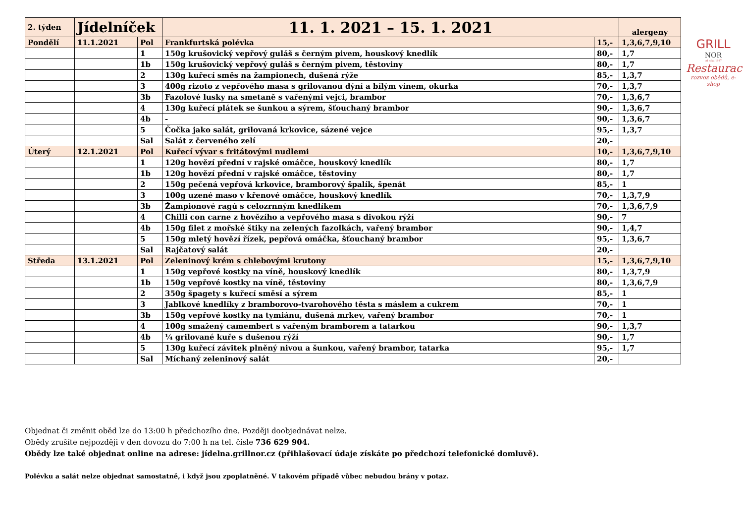| 2. týden | Jídelníček | | 11. 1. 2021 – 15. 1. 2021 | | alergeny |
| Pondělí | 11.1.2021 | Pol | Frankfurtská polévka | 15,- | 1,3,6,7,9,10 |
| | | 1 | 150g krušovický vepřový guláš s černým pivem, houskový knedlík | 80,- | 1,7 |
| | | 1b | 150g krušovický vepřový guláš s černým pivem, těstoviny | 80,- | 1,7 |
| | | 2 | 130g kuřecí směs na žampionech, dušená rýže | 85,- | 1,3,7 |
| | | 3 | 400g rizoto z vepřového masa s grilovanou dýní a bílým vínem, okurka | 70,- | 1,3,7 |
| | | 3b | Fazolové lusky na smetaně s vařenými vejci, brambor | 70,- | 1,3,6,7 |
| | | 4 | 130g kuřecí plátek se šunkou a sýrem, šťouchaný brambor | 90,- | 1,3,6,7 |
| | | 4b | - | 90,- | 1,3,6,7 |
| | | 5 | Čočka jako salát, grilovaná krkovice, sázené vejce | 95,- | 1,3,7 |
| | | Sal | Salát z červeného zelí | 20,- | |
| Úterý | 12.1.2021 | Pol | Kuřecí vývar s fritátovými nudlemi | 10,- | 1,3,6,7,9,10 |
| | | 1 | 120g hovězí přední v rajské omáčce, houskový knedlík | 80,- | 1,7 |
| | | 1b | 120g hovězí přední v rajské omáčce, těstoviny | 80,- | 1,7 |
| | | 2 | 150g pečená vepřová krkovice, bramborový špalík, špenát | 85,- | 1 |
| | | 3 | 100g uzené maso v křenové omáčce, houskový knedlík | 70,- | 1,3,7,9 |
| | | 3b | Žampionové ragú s celozrnným knedlíkem | 70,- | 1,3,6,7,9 |
| | | 4 | Chilli con carne z hovězího a vepřového masa s divokou rýží | 90,- | 7 |
| | | 4b | 150g filet z mořské štiky na zelených fazolkách, vařený brambor | 90,- | 1,4,7 |
| | | 5 | 150g mletý hovězí řízek, pepřová omáčka, šťouchaný brambor | 95,- | 1,3,6,7 |
| | | Sal | Rajčatový salát | 20,- | |
| Středa | 13.1.2021 | Pol | Zeleninový krém s chlebovými krutony | 15,- | 1,3,6,7,9,10 |
| | | 1 | 150g vepřové kostky na víně, houskový knedlík | 80,- | 1,3,7,9 |
| | | 1b | 150g vepřové kostky na víně, těstoviny | 80,- | 1,3,6,7,9 |
| | | 2 | 350g špagety s kuřecí směsí a sýrem | 85,- | 1 |
| | | 3 | Jablkové knedlíky z bramborovo-tvarohového těsta s máslem a cukrem | 70,- | 1 |
| | | 3b | 150g vepřové kostky na tymiánu, dušená mrkev, vařený brambor | 70,- | 1 |
| | | 4 | 100g smažený camembert s vařeným bramborem a tatarkou | 90,- | 1,3,7 |
| | | 4b | ¼ grilované kuře s dušenou rýží | 90,- | 1,7 |
| | | 5 | 130g kuřecí závitek plněný nivou a šunkou, vařený brambor, tatarka | 95,- | 1,7 |
| | | Sal | Míchaný zeleninový salát | 20,- | |
GRILL
NOR
od roku 1997
Restaurace
rozvoz obědů, e-shop
Objednat či změnit oběd lze do 13:00 h předchozího dne. Později doobjednávat nelze.
Obědy zrušíte nejpozději v den dovozu do 7:00 h na tel. čísle 736 629 904.
Obědy lze také objednat online na adrese: jídelna.grillnor.cz (přihlašovací údaje získáte po předchozí telefonické domluvě).
Polévku a salát nelze objednat samostatně, i když jsou zpoplatněné. V takovém případě vůbec nebudou brány v potaz.